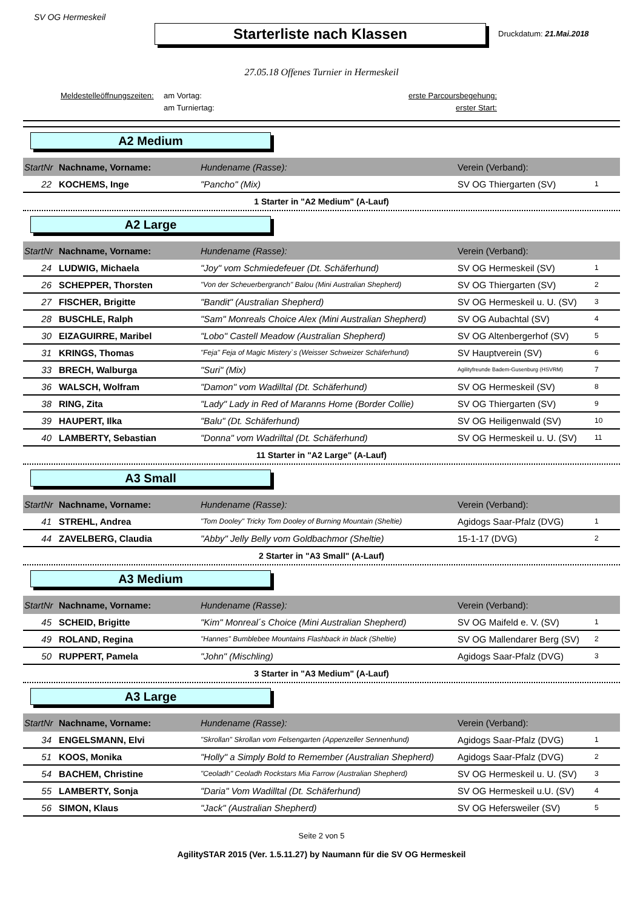SV OG Hermeskeil
Starterliste nach Klassen
Druckdatum: 21.Mai.2018
27.05.18 Offenes Turnier in Hermeskeil
Meldestelleöffnungszeiten:
am Vortag:
am Turniertag:
erste Parcoursbegehung:
erster Start:
A2 Medium
| StartNr | Nachname, Vorname: | Hundename (Rasse): | Verein (Verband): | |
| --- | --- | --- | --- | --- |
| 22 | KOCHEMS, Inge | "Pancho" (Mix) | SV OG Thiergarten (SV) | 1 |
1 Starter in "A2 Medium" (A-Lauf)
A2 Large
| StartNr | Nachname, Vorname: | Hundename (Rasse): | Verein (Verband): | |
| --- | --- | --- | --- | --- |
| 24 | LUDWIG, Michaela | "Joy" vom Schmiedefeuer (Dt. Schäferhund) | SV OG Hermeskeil (SV) | 1 |
| 26 | SCHEPPER, Thorsten | "Von der Scheuerbergranch" Balou (Mini Australian Shepherd) | SV OG Thiergarten (SV) | 2 |
| 27 | FISCHER, Brigitte | "Bandit" (Australian Shepherd) | SV OG Hermeskeil u. U. (SV) | 3 |
| 28 | BUSCHLE, Ralph | "Sam" Monreals Choice Alex (Mini Australian Shepherd) | SV OG Aubachtal (SV) | 4 |
| 30 | EIZAGUIRRE, Maribel | "Lobo" Castell Meadow (Australian Shepherd) | SV OG Altenbergerhof (SV) | 5 |
| 31 | KRINGS, Thomas | "Feja" Feja of Magic Mistery`s (Weisser Schweizer Schäferhund) | SV Hauptverein (SV) | 6 |
| 33 | BRECH, Walburga | "Suri" (Mix) | Agilityfreunde Badem-Gusenburg (HSVRM) | 7 |
| 36 | WALSCH, Wolfram | "Damon" vom Wadilltal (Dt. Schäferhund) | SV OG Hermeskeil (SV) | 8 |
| 38 | RING, Zita | "Lady" Lady in Red of Maranns Home (Border Collie) | SV OG Thiergarten (SV) | 9 |
| 39 | HAUPERT, Ilka | "Balu" (Dt. Schäferhund) | SV OG Heiligenwald (SV) | 10 |
| 40 | LAMBERTY, Sebastian | "Donna" vom Wadrilltal (Dt. Schäferhund) | SV OG Hermeskeil u. U. (SV) | 11 |
11 Starter in "A2 Large" (A-Lauf)
A3 Small
| StartNr | Nachname, Vorname: | Hundename (Rasse): | Verein (Verband): | |
| --- | --- | --- | --- | --- |
| 41 | STREHL, Andrea | "Tom Dooley" Tricky Tom Dooley of Burning Mountain (Sheltie) | Agidogs Saar-Pfalz (DVG) | 1 |
| 44 | ZAVELBERG, Claudia | "Abby" Jelly Belly vom Goldbachmor (Sheltie) | 15-1-17 (DVG) | 2 |
2 Starter in "A3 Small" (A-Lauf)
A3 Medium
| StartNr | Nachname, Vorname: | Hundename (Rasse): | Verein (Verband): | |
| --- | --- | --- | --- | --- |
| 45 | SCHEID, Brigitte | "Kim" Monreal´s Choice (Mini Australian Shepherd) | SV OG Maifeld e. V. (SV) | 1 |
| 49 | ROLAND, Regina | "Hannes" Bumblebee Mountains Flashback in black (Sheltie) | SV OG Mallendarer Berg (SV) | 2 |
| 50 | RUPPERT, Pamela | "John" (Mischling) | Agidogs Saar-Pfalz (DVG) | 3 |
3 Starter in "A3 Medium" (A-Lauf)
A3 Large
| StartNr | Nachname, Vorname: | Hundename (Rasse): | Verein (Verband): | |
| --- | --- | --- | --- | --- |
| 34 | ENGELSMANN, Elvi | "Skrollan" Skrollan vom Felsengarten (Appenzeller Sennenhund) | Agidogs Saar-Pfalz (DVG) | 1 |
| 51 | KOOS, Monika | "Holly" a Simply Bold to Remember (Australian Shepherd) | Agidogs Saar-Pfalz (DVG) | 2 |
| 54 | BACHEM, Christine | "Ceoladh" Ceoladh Rockstars Mia Farrow (Australian Shepherd) | SV OG Hermeskeil u. U. (SV) | 3 |
| 55 | LAMBERTY, Sonja | "Daria" Vom Wadilltal (Dt. Schäferhund) | SV OG Hermeskeil u.U. (SV) | 4 |
| 56 | SIMON, Klaus | "Jack" (Australian Shepherd) | SV OG Hefersweiler (SV) | 5 |
Seite 2 von 5
AgilitySTAR 2015 (Ver. 1.5.11.27) by Naumann für die SV OG Hermeskeil